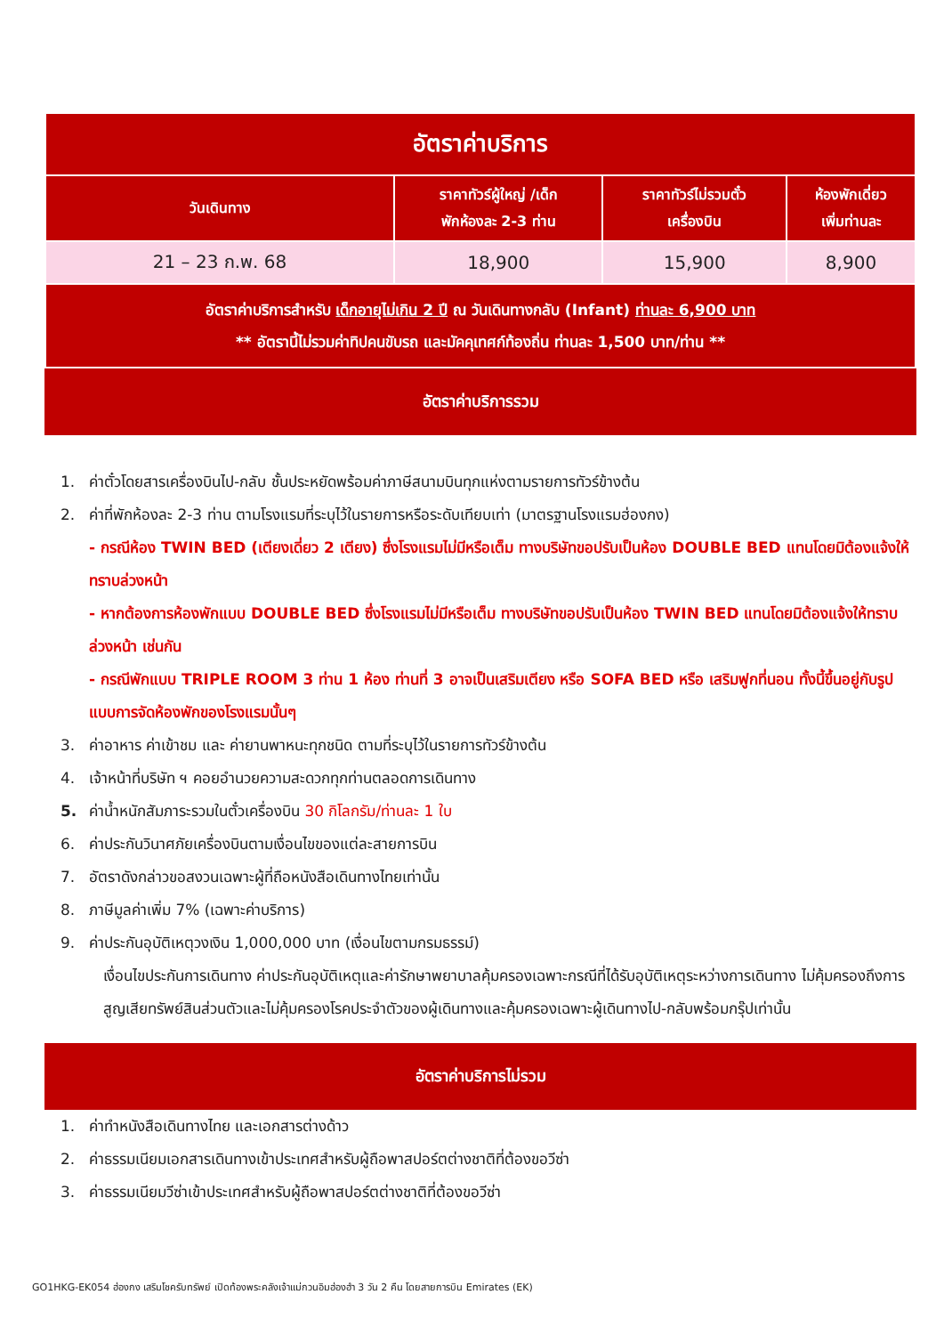| อัตราค่าบริการ | | | |
| --- | --- | --- | --- |
| วันเดินทาง | ราคาทัวร์ผู้ใหญ่ /เด็ก พักห้องละ 2-3 ท่าน | ราคาทัวร์ไม่รวมตั๋ว เครื่องบิน | ห้องพักเดี่ยว เพิ่มท่านละ |
| 21 – 23 ก.พ. 68 | 18,900 | 15,900 | 8,900 |
| อัตราค่าบริการสำหรับ เด็กอายุไม่เกิน 2 ปี ณ วันเดินทางกลับ (Infant) ท่านละ 6,900 บาท ** อัตรานี้ไม่รวมค่าทิปคนขับรถ และมัคคุเทศก์ท้องถิ่น ท่านละ 1,500 บาท/ท่าน ** | | | |
อัตราค่าบริการรวม
1. ค่าตั๋วโดยสารเครื่องบินไป-กลับ ชั้นประหยัดพร้อมค่าภาษีสนามบินทุกแห่งตามรายการทัวร์ข้างต้น
2. ค่าที่พักห้องละ 2-3 ท่าน ตามโรงแรมที่ระบุไว้ในรายการหรือระดับเทียบเท่า (มาตรฐานโรงแรมฮ่องกง)
- กรณีห้อง TWIN BED (เตียงเดี่ยว 2 เตียง) ซึ่งโรงแรมไม่มีหรือเต็ม ทางบริษัทขอปรับเป็นห้อง DOUBLE BED แทนโดยมิต้องแจ้งให้ทราบล่วงหน้า
- หากต้องการห้องพักแบบ DOUBLE BED ซึ่งโรงแรมไม่มีหรือเต็ม ทางบริษัทขอปรับเป็นห้อง TWIN BED แทนโดยมิต้องแจ้งให้ทราบล่วงหน้า เช่นกัน
- กรณีพักแบบ TRIPLE ROOM 3 ท่าน 1 ห้อง ท่านที่ 3 อาจเป็นเสริมเตียง หรือ SOFA BED หรือ เสริมฟูกที่นอน ทั้งนี้ขึ้นอยู่กับรูปแบบการจัดห้องพักของโรงแรมนั้นๆ
3. ค่าอาหาร ค่าเข้าชม และ ค่ายานพาหนะทุกชนิด ตามที่ระบุไว้ในรายการทัวร์ข้างต้น
4. เจ้าหน้าที่บริษัท ฯ คอยอำนวยความสะดวกทุกท่านตลอดการเดินทาง
5. ค่าน้ำหนักสัมภาระรวมในตั๋วเครื่องบิน 30 กิโลกรัม/ท่านละ 1 ใบ
6. ค่าประกันวินาศภัยเครื่องบินตามเงื่อนไขของแต่ละสายการบิน
7. อัตราดังกล่าวขอสงวนเฉพาะผู้ที่ถือหนังสือเดินทางไทยเท่านั้น
8. ภาษีมูลค่าเพิ่ม 7% (เฉพาะค่าบริการ)
9. ค่าประกันอุบัติเหตุวงเงิน 1,000,000 บาท (เงื่อนไขตามกรมธรรม์)
เงื่อนไขประกันการเดินทาง ค่าประกันอุบัติเหตุและค่ารักษาพยาบาลคุ้มครองเฉพาะกรณีที่ได้รับอุบัติเหตุระหว่างการเดินทาง ไม่คุ้มครองถึงการสูญเสียทรัพย์สินส่วนตัวและไม่คุ้มครองโรคประจำตัวของผู้เดินทางและคุ้มครองเฉพาะผู้เดินทางไป-กลับพร้อมกรุ๊ปเท่านั้น
อัตราค่าบริการไม่รวม
1. ค่าทำหนังสือเดินทางไทย และเอกสารต่างด้าว
2. ค่าธรรมเนียมเอกสารเดินทางเข้าประเทศสำหรับผู้ถือพาสปอร์ตต่างชาติที่ต้องขอวีซ่า
3. ค่าธรรมเนียมวีซ่าเข้าประเทศสำหรับผู้ถือพาสปอร์ตต่างชาติที่ต้องขอวีซ่า
GO1HKG-EK054 ฮ่องกง เสริมโชครับทรัพย์ เปิดท้องพระคลังเจ้าแม่กวนอิมฮ่องฮำ 3 วัน 2 คืน โดยสายการบิน Emirates (EK)